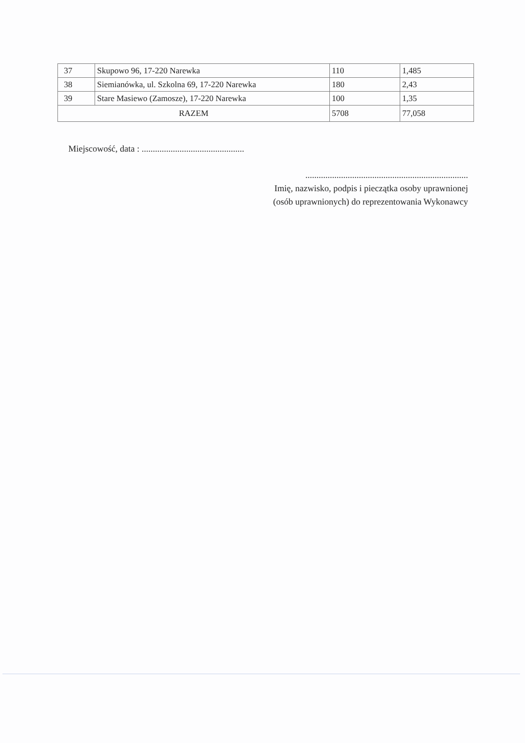| 37 | Skupowo 96, 17-220 Narewka | 110 | 1,485 |
| 38 | Siemianówka, ul. Szkolna 69, 17-220 Narewka | 180 | 2,43 |
| 39 | Stare Masiewo (Zamosze), 17-220 Narewka | 100 | 1,35 |
| RAZEM | | 5708 | 77,058 |
Miejscowość, data : ..............................................
.........................................................................
Imię, nazwisko, podpis i pieczątka osoby uprawnionej
(osób uprawnionych) do reprezentowania Wykonawcy